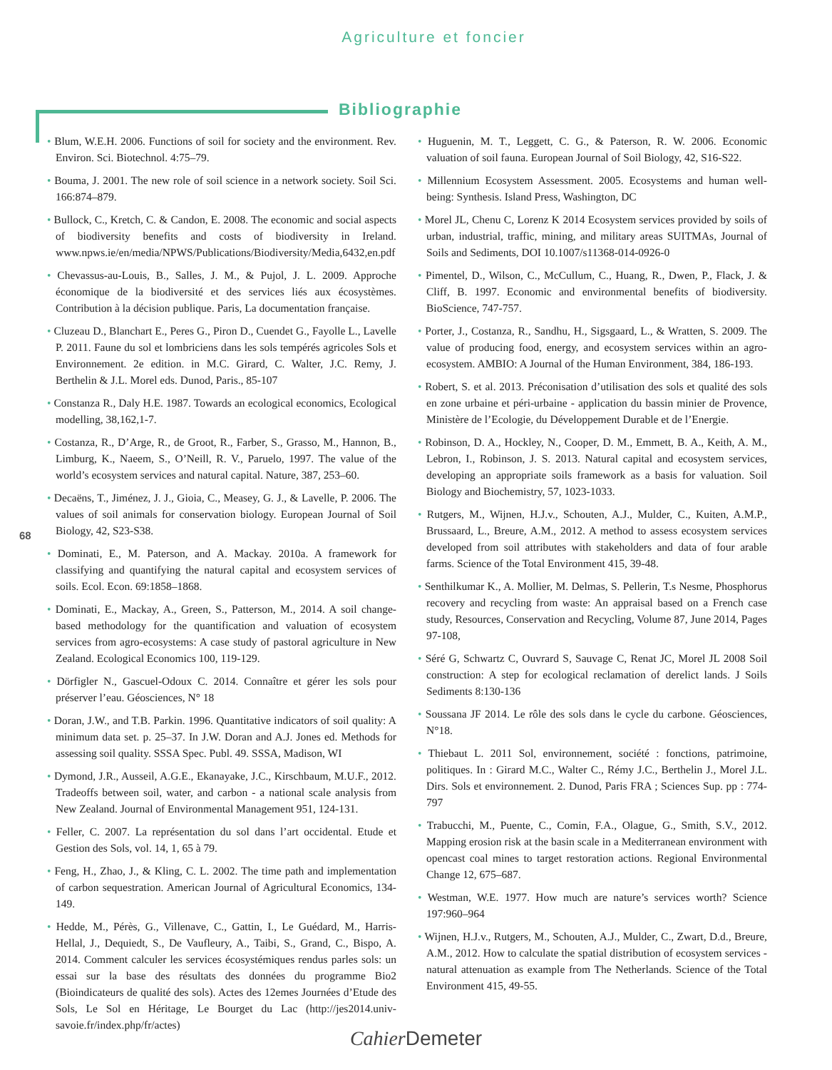Agriculture et foncier
Bibliographie
68
• Blum, W.E.H. 2006. Functions of soil for society and the environment. Rev. Environ. Sci. Biotechnol. 4:75–79.
• Bouma, J. 2001. The new role of soil science in a network society. Soil Sci. 166:874–879.
• Bullock, C., Kretch, C. & Candon, E. 2008. The economic and social aspects of biodiversity benefits and costs of biodiversity in Ireland. www.npws.ie/en/media/NPWS/Publications/Biodiversity/Media,6432,en.pdf
• Chevassus-au-Louis, B., Salles, J. M., & Pujol, J. L. 2009. Approche économique de la biodiversité et des services liés aux écosystèmes. Contribution à la décision publique. Paris, La documentation française.
• Cluzeau D., Blanchart E., Peres G., Piron D., Cuendet G., Fayolle L., Lavelle P. 2011. Faune du sol et lombriciens dans les sols tempérés agricoles Sols et Environnement. 2e edition. in M.C. Girard, C. Walter, J.C. Remy, J. Berthelin & J.L. Morel eds. Dunod, Paris., 85-107
• Constanza R., Daly H.E. 1987. Towards an ecological economics, Ecological modelling, 38,162,1-7.
• Costanza, R., D’Arge, R., de Groot, R., Farber, S., Grasso, M., Hannon, B., Limburg, K., Naeem, S., O’Neill, R. V., Paruelo, 1997. The value of the world’s ecosystem services and natural capital. Nature, 387, 253–60.
• Decaëns, T., Jiménez, J. J., Gioia, C., Measey, G. J., & Lavelle, P. 2006. The values of soil animals for conservation biology. European Journal of Soil Biology, 42, S23-S38.
• Dominati, E., M. Paterson, and A. Mackay. 2010a. A framework for classifying and quantifying the natural capital and ecosystem services of soils. Ecol. Econ. 69:1858–1868.
• Dominati, E., Mackay, A., Green, S., Patterson, M., 2014. A soil change-based methodology for the quantification and valuation of ecosystem services from agro-ecosystems: A case study of pastoral agriculture in New Zealand. Ecological Economics 100, 119-129.
• Dörfigler N., Gascuel-Odoux C. 2014. Connaître et gérer les sols pour préserver l’eau. Géosciences, N° 18
• Doran, J.W., and T.B. Parkin. 1996. Quantitative indicators of soil quality: A minimum data set. p. 25–37. In J.W. Doran and A.J. Jones ed. Methods for assessing soil quality. SSSA Spec. Publ. 49. SSSA, Madison, WI
• Dymond, J.R., Ausseil, A.G.E., Ekanayake, J.C., Kirschbaum, M.U.F., 2012. Tradeoffs between soil, water, and carbon - a national scale analysis from New Zealand. Journal of Environmental Management 951, 124-131.
• Feller, C. 2007. La représentation du sol dans l’art occidental. Etude et Gestion des Sols, vol. 14, 1, 65 à 79.
• Feng, H., Zhao, J., & Kling, C. L. 2002. The time path and implementation of carbon sequestration. American Journal of Agricultural Economics, 134-149.
• Hedde, M., Pérès, G., Villenave, C., Gattin, I., Le Guédard, M., Harris-Hellal, J., Dequiedt, S., De Vaufleury, A., Taibi, S., Grand, C., Bispo, A. 2014. Comment calculer les services écosystémiques rendus parles sols: un essai sur la base des résultats des données du programme Bio2 (Bioindicateurs de qualité des sols). Actes des 12emes Journées d’Etude des Sols, Le Sol en Héritage, Le Bourget du Lac (http://jes2014.univ-savoie.fr/index.php/fr/actes)
• Huguenin, M. T., Leggett, C. G., & Paterson, R. W. 2006. Economic valuation of soil fauna. European Journal of Soil Biology, 42, S16-S22.
• Millennium Ecosystem Assessment. 2005. Ecosystems and human well-being: Synthesis. Island Press, Washington, DC
• Morel JL, Chenu C, Lorenz K 2014 Ecosystem services provided by soils of urban, industrial, traffic, mining, and military areas SUITMAs, Journal of Soils and Sediments, DOI 10.1007/s11368-014-0926-0
• Pimentel, D., Wilson, C., McCullum, C., Huang, R., Dwen, P., Flack, J. & Cliff, B. 1997. Economic and environmental benefits of biodiversity. BioScience, 747-757.
• Porter, J., Costanza, R., Sandhu, H., Sigsgaard, L., & Wratten, S. 2009. The value of producing food, energy, and ecosystem services within an agro-ecosystem. AMBIO: A Journal of the Human Environment, 384, 186-193.
• Robert, S. et al. 2013. Préconisation d’utilisation des sols et qualité des sols en zone urbaine et péri-urbaine - application du bassin minier de Provence, Ministère de l’Ecologie, du Développement Durable et de l’Energie.
• Robinson, D. A., Hockley, N., Cooper, D. M., Emmett, B. A., Keith, A. M., Lebron, I., Robinson, J. S. 2013. Natural capital and ecosystem services, developing an appropriate soils framework as a basis for valuation. Soil Biology and Biochemistry, 57, 1023-1033.
• Rutgers, M., Wijnen, H.J.v., Schouten, A.J., Mulder, C., Kuiten, A.M.P., Brussaard, L., Breure, A.M., 2012. A method to assess ecosystem services developed from soil attributes with stakeholders and data of four arable farms. Science of the Total Environment 415, 39-48.
• Senthilkumar K., A. Mollier, M. Delmas, S. Pellerin, T.s Nesme, Phosphorus recovery and recycling from waste: An appraisal based on a French case study, Resources, Conservation and Recycling, Volume 87, June 2014, Pages 97-108,
• Séré G, Schwartz C, Ouvrard S, Sauvage C, Renat JC, Morel JL 2008 Soil construction: A step for ecological reclamation of derelict lands. J Soils Sediments 8:130-136
• Soussana JF 2014. Le rôle des sols dans le cycle du carbone. Géosciences, N°18.
• Thiebaut L. 2011 Sol, environnement, société : fonctions, patrimoine, politiques. In : Girard M.C., Walter C., Rémy J.C., Berthelin J., Morel J.L. Dirs. Sols et environnement. 2. Dunod, Paris FRA ; Sciences Sup. pp : 774-797
• Trabucchi, M., Puente, C., Comin, F.A., Olague, G., Smith, S.V., 2012. Mapping erosion risk at the basin scale in a Mediterranean environment with opencast coal mines to target restoration actions. Regional Environmental Change 12, 675–687.
• Westman, W.E. 1977. How much are nature’s services worth? Science 197:960–964
• Wijnen, H.J.v., Rutgers, M., Schouten, A.J., Mulder, C., Zwart, D.d., Breure, A.M., 2012. How to calculate the spatial distribution of ecosystem services - natural attenuation as example from The Netherlands. Science of the Total Environment 415, 49-55.
Cahier Demeter